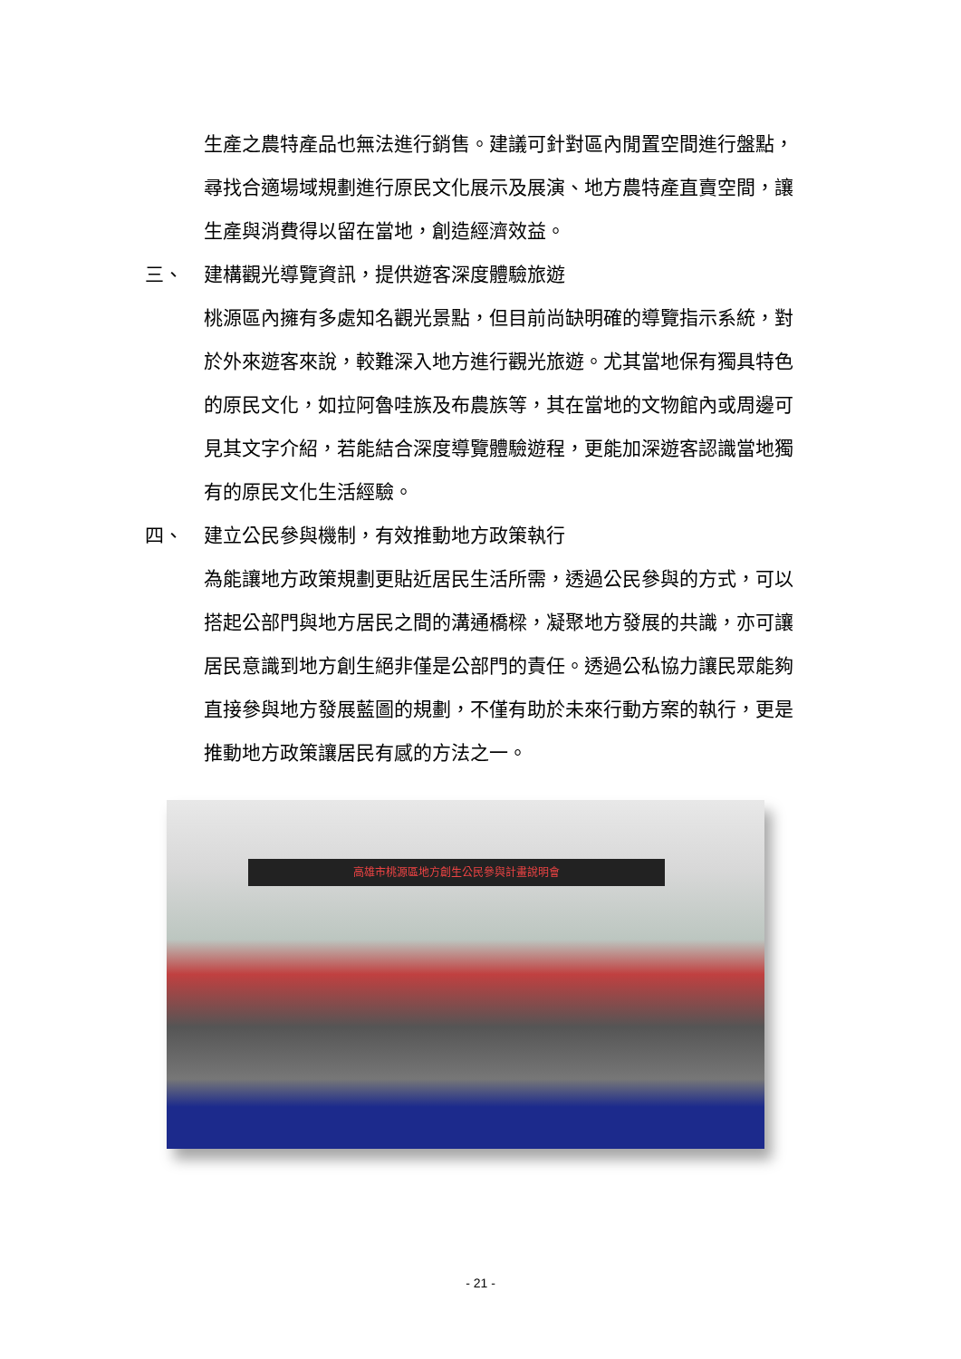生產之農特產品也無法進行銷售。建議可針對區內閒置空間進行盤點，尋找合適場域規劃進行原民文化展示及展演、地方農特產直賣空間，讓生產與消費得以留在當地，創造經濟效益。
三、 建構觀光導覽資訊，提供遊客深度體驗旅遊
桃源區內擁有多處知名觀光景點，但目前尚缺明確的導覽指示系統，對於外來遊客來說，較難深入地方進行觀光旅遊。尤其當地保有獨具特色的原民文化，如拉阿魯哇族及布農族等，其在當地的文物館內或周邊可見其文字介紹，若能結合深度導覽體驗遊程，更能加深遊客認識當地獨有的原民文化生活經驗。
四、 建立公民參與機制，有效推動地方政策執行
為能讓地方政策規劃更貼近居民生活所需，透過公民參與的方式，可以搭起公部門與地方居民之間的溝通橋樑，凝聚地方發展的共識，亦可讓居民意識到地方創生絕非僅是公部門的責任。透過公私協力讓民眾能夠直接參與地方發展藍圖的規劃，不僅有助於未來行動方案的執行，更是推動地方政策讓居民有感的方法之一。
高雄市桃源區地方創生公民參與計畫說明會
- 21 -